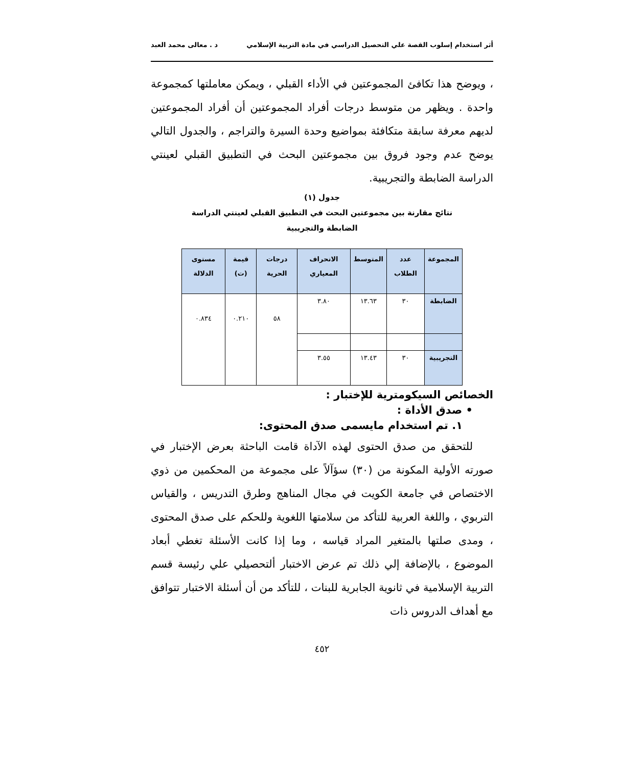أثر استخدام إسلوب القصة علي التحصيل الدراسي في مادة التربية الإسلامي د . معالى محمد العبد
، ويوضح هذا تكافئ المجموعتين في الأداء القبلي ، ويمكن معاملتها كمجموعة واحدة . ويظهر من متوسط درجات أفراد المجموعتين أن أفراد المجموعتين لديهم معرفة سابقة متكافئة بمواضيع وحدة السيرة والتراجم ، والجدول التالي يوضح عدم وجود فروق بين مجموعتين البحث في التطبيق القبلي لعينتي الدراسة الضابطة والتجريبية.
جدول (١)
نتائج مقارنة بين مجموعتين البحث في التطبيق القبلي لعينتي الدراسة
الضابطة والتجريبية
| المجموعة | عدد الطلاب | المتوسط | الانحراف المعياري | درجات الحرية | قيمة (ت) | مستوى الدلالة |
| --- | --- | --- | --- | --- | --- | --- |
| الضابطة | ٣٠ | ١٣.٦٣ | ٣.٨٠ | ٥٨ | ٠.٢١٠ | ٠.٨٣٤ |
| التجريبية | ٣٠ | ١٣.٤٣ | ٣.٥٥ | | | |
الخصائص السيكومترية للإختبار :
• صدق الأداة :
١. تم استخدام مايسمى صدق المحتوى:
للتحقق من صدق الحتوى لهذه الآداة قامت الباحثة بعرض الإختبار في صورته الأولية المكونة من (٣٠) سؤآلاً على مجموعة من المحكمين من ذوي الاختصاص في جامعة الكويت في مجال المناهج وطرق التدريس ، والقياس التربوي ، واللغة العربية للتأكد من سلامتها اللغوية وللحكم على صدق المحتوى ، ومدى صلتها بالمتغير المراد قياسه ، وما إذا كانت الأسئلة تغطي أبعاد الموضوع ، بالإضافة إلي ذلك تم عرض الاختبار ألتحصيلي علي رئيسة قسم التربية الإسلامية في ثانوية الجابرية للبنات ، للتأكد من أن أسئلة الاختبار تتوافق مع أهداف الدروس ذات
٤٥٢